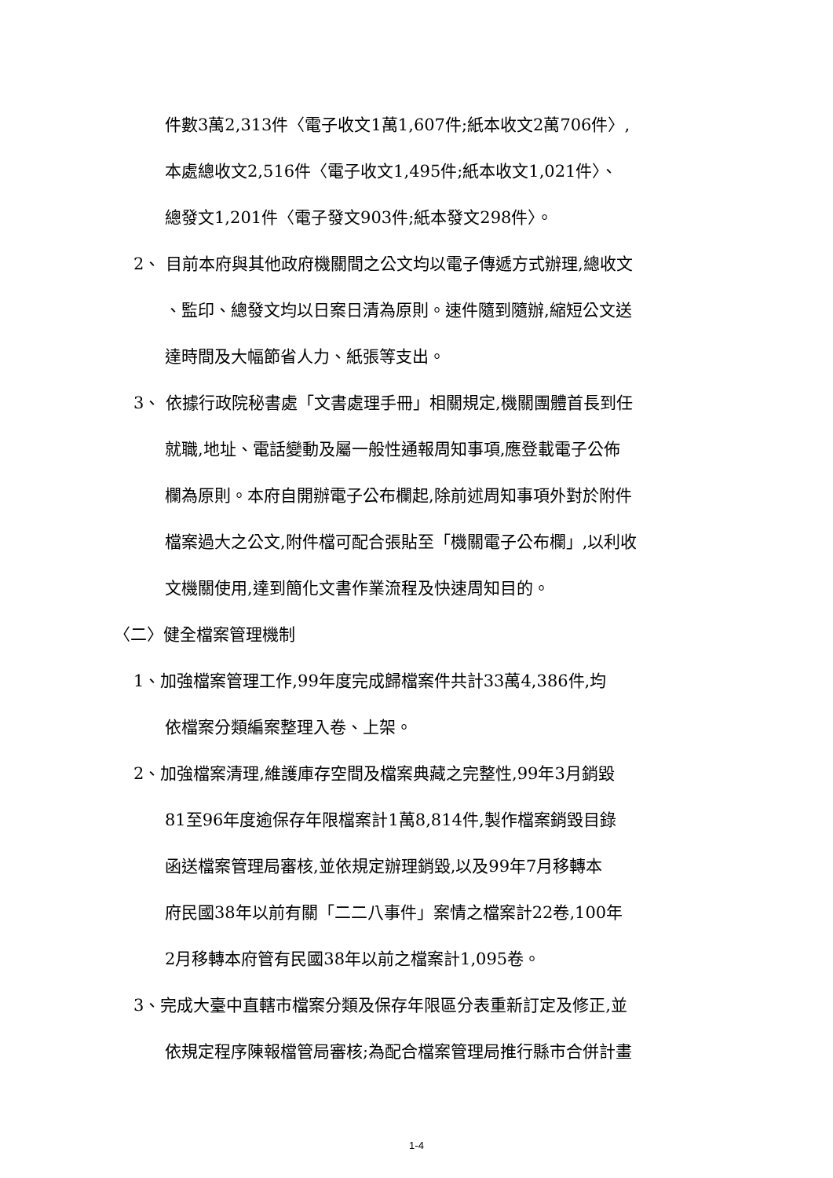件數3萬2,313件〈電子收文1萬1,607件;紙本收文2萬706件〉,
本處總收文2,516件〈電子收文1,495件;紙本收文1,021件〉、
總發文1,201件〈電子發文903件;紙本發文298件〉。
2、 目前本府與其他政府機關間之公文均以電子傳遞方式辦理,總收文
、監印、總發文均以日案日清為原則。速件隨到隨辦,縮短公文送
達時間及大幅節省人力、紙張等支出。
3、 依據行政院秘書處「文書處理手冊」相關規定,機關團體首長到任
就職,地址、電話變動及屬一般性通報周知事項,應登載電子公佈
欄為原則。本府自開辦電子公布欄起,除前述周知事項外對於附件
檔案過大之公文,附件檔可配合張貼至「機關電子公布欄」,以利收
文機關使用,達到簡化文書作業流程及快速周知目的。
〈二〉健全檔案管理機制
1、加強檔案管理工作,99年度完成歸檔案件共計33萬4,386件,均
依檔案分類編案整理入卷、上架。
2、加強檔案清理,維護庫存空間及檔案典藏之完整性,99年3月銷毀
81至96年度逾保存年限檔案計1萬8,814件,製作檔案銷毀目錄
函送檔案管理局審核,並依規定辦理銷毀,以及99年7月移轉本
府民國38年以前有關「二二八事件」案情之檔案計22卷,100年
2月移轉本府管有民國38年以前之檔案計1,095卷。
3、完成大臺中直轄市檔案分類及保存年限區分表重新訂定及修正,並
依規定程序陳報檔管局審核;為配合檔案管理局推行縣市合併計畫
1-4